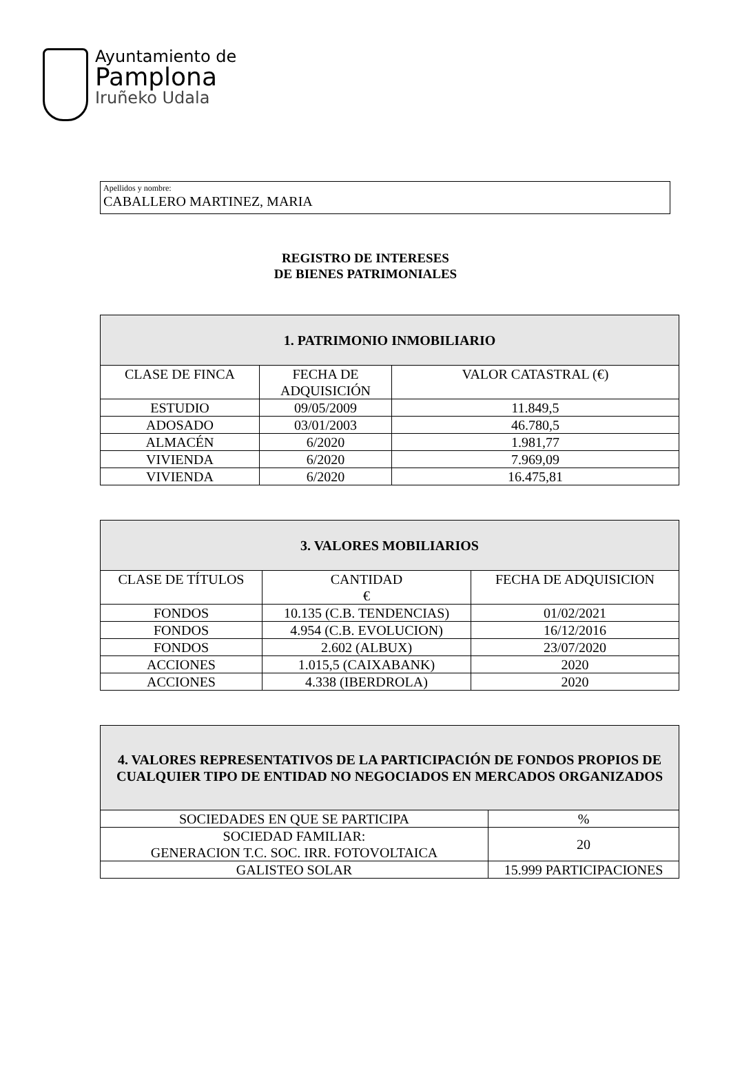Ayuntamiento de
Pamplona
Iruñeko Udala
Apellidos y nombre:
CABALLERO MARTINEZ, MARIA
REGISTRO DE INTERESES
DE BIENES PATRIMONIALES
| 1. PATRIMONIO INMOBILIARIO | | |
| --- | --- | --- |
| CLASE DE FINCA | FECHA DE ADQUISICIÓN | VALOR CATASTRAL (€) |
| ESTUDIO | 09/05/2009 | 11.849,5 |
| ADOSADO | 03/01/2003 | 46.780,5 |
| ALMACÉN | 6/2020 | 1.981,77 |
| VIVIENDA | 6/2020 | 7.969,09 |
| VIVIENDA | 6/2020 | 16.475,81 |
| 3. VALORES MOBILIARIOS | | |
| --- | --- | --- |
| CLASE DE TÍTULOS | CANTIDAD € | FECHA DE ADQUISICION |
| FONDOS | 10.135 (C.B. TENDENCIAS) | 01/02/2021 |
| FONDOS | 4.954 (C.B. EVOLUCION) | 16/12/2016 |
| FONDOS | 2.602 (ALBUX) | 23/07/2020 |
| ACCIONES | 1.015,5 (CAIXABANK) | 2020 |
| ACCIONES | 4.338 (IBERDROLA) | 2020 |
| 4. VALORES REPRESENTATIVOS DE LA PARTICIPACIÓN DE FONDOS PROPIOS DE CUALQUIER TIPO DE ENTIDAD NO NEGOCIADOS EN MERCADOS ORGANIZADOS | |
| --- | --- |
| SOCIEDADES EN QUE SE PARTICIPA | % |
| SOCIEDAD FAMILIAR: GENERACION T.C. SOC. IRR. FOTOVOLTAICA | 20 |
| GALISTEO SOLAR | 15.999 PARTICIPACIONES |